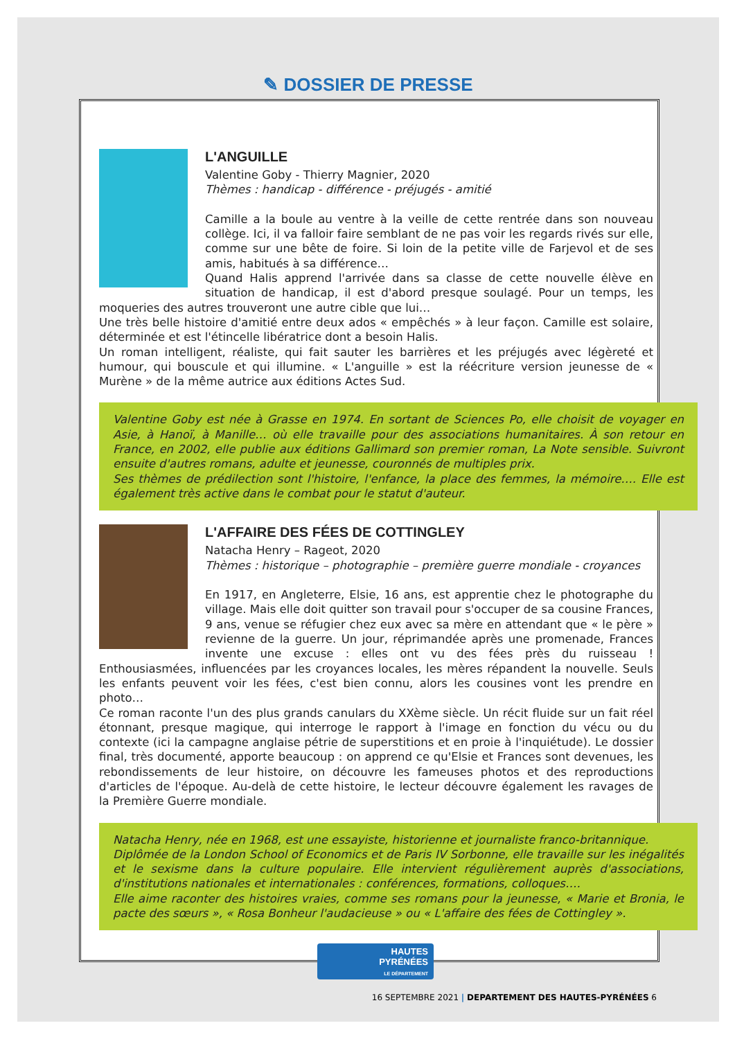✎ DOSSIER DE PRESSE
L'ANGUILLE
Valentine Goby - Thierry Magnier, 2020
Thèmes : handicap - différence - préjugés - amitié
Camille a la boule au ventre à la veille de cette rentrée dans son nouveau collège. Ici, il va falloir faire semblant de ne pas voir les regards rivés sur elle, comme sur une bête de foire. Si loin de la petite ville de Farjevol et de ses amis, habitués à sa différence…
Quand Halis apprend l'arrivée dans sa classe de cette nouvelle élève en situation de handicap, il est d'abord presque soulagé. Pour un temps, les moqueries des autres trouveront une autre cible que lui…
Une très belle histoire d'amitié entre deux ados « empêchés » à leur façon. Camille est solaire, déterminée et est l'étincelle libératrice dont a besoin Halis.
Un roman intelligent, réaliste, qui fait sauter les barrières et les préjugés avec légèreté et humour, qui bouscule et qui illumine. « L'anguille » est la réécriture version jeunesse de « Murène » de la même autrice aux éditions Actes Sud.
Valentine Goby est née à Grasse en 1974. En sortant de Sciences Po, elle choisit de voyager en Asie, à Hanoï, à Manille… où elle travaille pour des associations humanitaires. À son retour en France, en 2002, elle publie aux éditions Gallimard son premier roman, La Note sensible. Suivront ensuite d'autres romans, adulte et jeunesse, couronnés de multiples prix.
Ses thèmes de prédilection sont l'histoire, l'enfance, la place des femmes, la mémoire…. Elle est également très active dans le combat pour le statut d'auteur.
L'AFFAIRE DES FÉES DE COTTINGLEY
Natacha Henry – Rageot, 2020
Thèmes : historique – photographie – première guerre mondiale - croyances
En 1917, en Angleterre, Elsie, 16 ans, est apprentie chez le photographe du village. Mais elle doit quitter son travail pour s'occuper de sa cousine Frances, 9 ans, venue se réfugier chez eux avec sa mère en attendant que « le père » revienne de la guerre. Un jour, réprimandée après une promenade, Frances invente une excuse : elles ont vu des fées près du ruisseau ! Enthousiasmées, influencées par les croyances locales, les mères répandent la nouvelle. Seuls les enfants peuvent voir les fées, c'est bien connu, alors les cousines vont les prendre en photo…
Ce roman raconte l'un des plus grands canulars du XXème siècle. Un récit fluide sur un fait réel étonnant, presque magique, qui interroge le rapport à l'image en fonction du vécu ou du contexte (ici la campagne anglaise pétrie de superstitions et en proie à l'inquiétude). Le dossier final, très documenté, apporte beaucoup : on apprend ce qu'Elsie et Frances sont devenues, les rebondissements de leur histoire, on découvre les fameuses photos et des reproductions d'articles de l'époque. Au-delà de cette histoire, le lecteur découvre également les ravages de la Première Guerre mondiale.
Natacha Henry, née en 1968, est une essayiste, historienne et journaliste franco-britannique.
Diplômée de la London School of Economics et de Paris IV Sorbonne, elle travaille sur les inégalités et le sexisme dans la culture populaire. Elle intervient régulièrement auprès d'associations, d'institutions nationales et internationales : conférences, formations, colloques….
Elle aime raconter des histoires vraies, comme ses romans pour la jeunesse, « Marie et Bronia, le pacte des sœurs », « Rosa Bonheur l'audacieuse » ou « L'affaire des fées de Cottingley ».
HAUTES
PYRÉNÉES
LE DÉPARTEMENT
16 SEPTEMBRE 2021 | DEPARTEMENT DES HAUTES-PYRÉNÉES 6